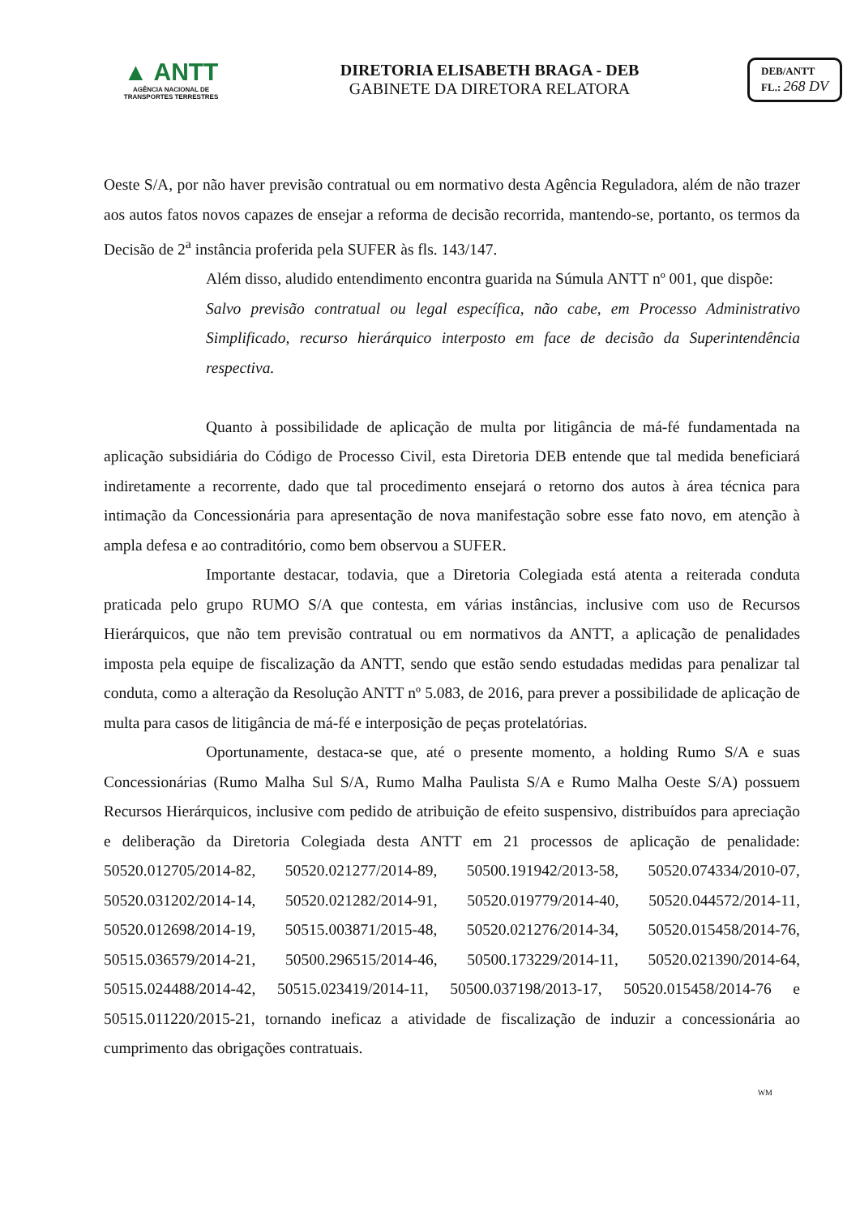▲ ANTT
AGÊNCIA NACIONAL DE
TRANSPORTES TERRESTRES
DIRETORIA ELISABETH BRAGA - DEB
GABINETE DA DIRETORA RELATORA
DEB/ANTT
FL.: 268 DV
Oeste S/A, por não haver previsão contratual ou em normativo desta Agência Reguladora, além de não trazer aos autos fatos novos capazes de ensejar a reforma de decisão recorrida, mantendo-se, portanto, os termos da Decisão de 2<sup>a</sup> instância proferida pela SUFER às fls. 143/147.
Além disso, aludido entendimento encontra guarida na Súmula ANTT nº 001, que dispõe:
Salvo previsão contratual ou legal específica, não cabe, em Processo Administrativo Simplificado, recurso hierárquico interposto em face de decisão da Superintendência respectiva.
Quanto à possibilidade de aplicação de multa por litigância de má-fé fundamentada na aplicação subsidiária do Código de Processo Civil, esta Diretoria DEB entende que tal medida beneficiará indiretamente a recorrente, dado que tal procedimento ensejará o retorno dos autos à área técnica para intimação da Concessionária para apresentação de nova manifestação sobre esse fato novo, em atenção à ampla defesa e ao contraditório, como bem observou a SUFER.
Importante destacar, todavia, que a Diretoria Colegiada está atenta a reiterada conduta praticada pelo grupo RUMO S/A que contesta, em várias instâncias, inclusive com uso de Recursos Hierárquicos, que não tem previsão contratual ou em normativos da ANTT, a aplicação de penalidades imposta pela equipe de fiscalização da ANTT, sendo que estão sendo estudadas medidas para penalizar tal conduta, como a alteração da Resolução ANTT nº 5.083, de 2016, para prever a possibilidade de aplicação de multa para casos de litigância de má-fé e interposição de peças protelatórias.
Oportunamente, destaca-se que, até o presente momento, a holding Rumo S/A e suas Concessionárias (Rumo Malha Sul S/A, Rumo Malha Paulista S/A e Rumo Malha Oeste S/A) possuem Recursos Hierárquicos, inclusive com pedido de atribuição de efeito suspensivo, distribuídos para apreciação e deliberação da Diretoria Colegiada desta ANTT em 21 processos de aplicação de penalidade: 50520.012705/2014-82, 50520.021277/2014-89, 50500.191942/2013-58, 50520.074334/2010-07, 50520.031202/2014-14, 50520.021282/2014-91, 50520.019779/2014-40, 50520.044572/2014-11, 50520.012698/2014-19, 50515.003871/2015-48, 50520.021276/2014-34, 50520.015458/2014-76, 50515.036579/2014-21, 50500.296515/2014-46, 50500.173229/2014-11, 50520.021390/2014-64, 50515.024488/2014-42, 50515.023419/2014-11, 50500.037198/2013-17, 50520.015458/2014-76 e 50515.011220/2015-21, tornando ineficaz a atividade de fiscalização de induzir a concessionária ao cumprimento das obrigações contratuais.
WM